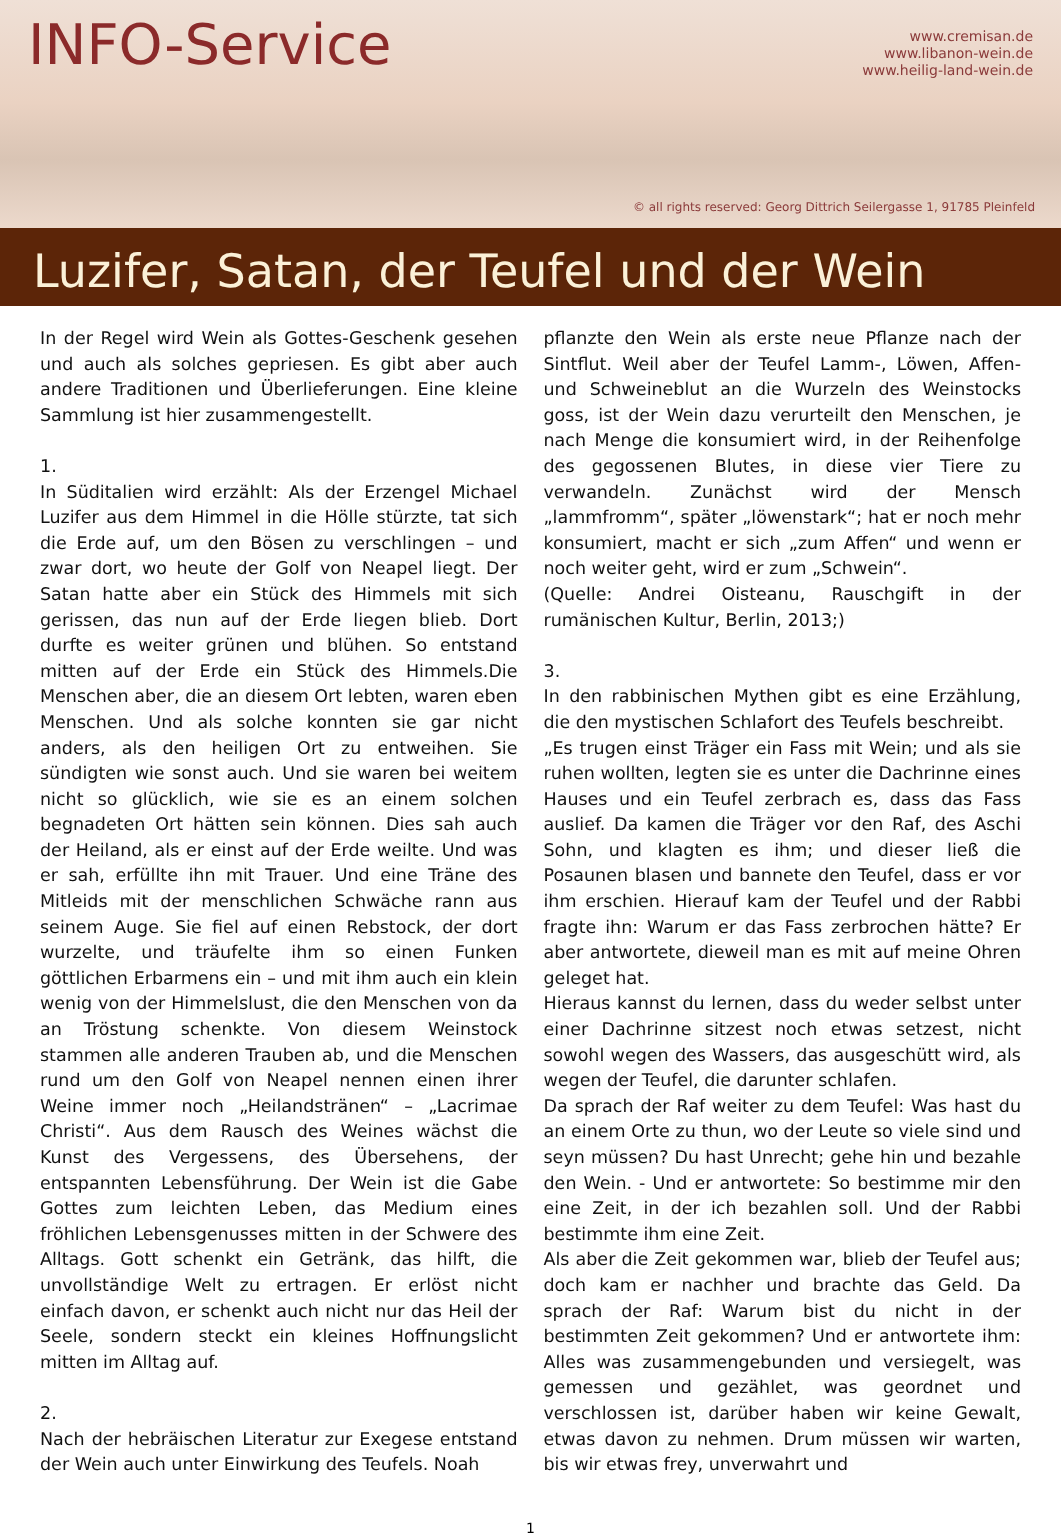INFO-Service
www.cremisan.de
www.libanon-wein.de
www.heilig-land-wein.de
© all rights reserved: Georg Dittrich Seilergasse 1, 91785 Pleinfeld
Luzifer, Satan, der Teufel und der Wein
In der Regel wird Wein als Gottes-Geschenk gesehen und auch als solches gepriesen. Es gibt aber auch andere Traditionen und Überlieferungen. Eine kleine Sammlung ist hier zusammengestellt.
1.
In Süditalien wird erzählt: Als der Erzengel Michael Luzifer aus dem Himmel in die Hölle stürzte, tat sich die Erde auf, um den Bösen zu verschlingen – und zwar dort, wo heute der Golf von Neapel liegt. Der Satan hatte aber ein Stück des Himmels mit sich gerissen, das nun auf der Erde liegen blieb. Dort durfte es weiter grünen und blühen. So entstand mitten auf der Erde ein Stück des Himmels.Die Menschen aber, die an diesem Ort lebten, waren eben Menschen. Und als solche konnten sie gar nicht anders, als den heiligen Ort zu entweihen. Sie sündigten wie sonst auch. Und sie waren bei weitem nicht so glücklich, wie sie es an einem solchen begnadeten Ort hätten sein können. Dies sah auch der Heiland, als er einst auf der Erde weilte. Und was er sah, erfüllte ihn mit Trauer. Und eine Träne des Mitleids mit der menschlichen Schwäche rann aus seinem Auge. Sie fiel auf einen Rebstock, der dort wurzelte, und träufelte ihm so einen Funken göttlichen Erbarmens ein – und mit ihm auch ein klein wenig von der Himmelslust, die den Menschen von da an Tröstung schenkte. Von diesem Weinstock stammen alle anderen Trauben ab, und die Menschen rund um den Golf von Neapel nennen einen ihrer Weine immer noch „Heilandstränen“ – „Lacrimae Christi“. Aus dem Rausch des Weines wächst die Kunst des Vergessens, des Übersehens, der entspannten Lebensführung. Der Wein ist die Gabe Gottes zum leichten Leben, das Medium eines fröhlichen Lebensgenusses mitten in der Schwere des Alltags. Gott schenkt ein Getränk, das hilft, die unvollständige Welt zu ertragen. Er erlöst nicht einfach davon, er schenkt auch nicht nur das Heil der Seele, sondern steckt ein kleines Hoffnungslicht mitten im Alltag auf.
2.
Nach der hebräischen Literatur zur Exegese entstand der Wein auch unter Einwirkung des Teufels. Noah
pflanzte den Wein als erste neue Pflanze nach der Sintflut. Weil aber der Teufel Lamm-, Löwen, Affen- und Schweineblut an die Wurzeln des Weinstocks goss, ist der Wein dazu verurteilt den Menschen, je nach Menge die konsumiert wird, in der Reihenfolge des gegossenen Blutes, in diese vier Tiere zu verwandeln. Zunächst wird der Mensch „lammfromm“, später „löwenstark“; hat er noch mehr konsumiert, macht er sich „zum Affen“ und wenn er noch weiter geht, wird er zum „Schwein“.
(Quelle: Andrei Oisteanu, Rauschgift in der rumänischen Kultur, Berlin, 2013;)
3.
In den rabbinischen Mythen gibt es eine Erzählung, die den mystischen Schlafort des Teufels beschreibt.
„Es trugen einst Träger ein Fass mit Wein; und als sie ruhen wollten, legten sie es unter die Dachrinne eines Hauses und ein Teufel zerbrach es, dass das Fass auslief. Da kamen die Träger vor den Raf, des Aschi Sohn, und klagten es ihm; und dieser ließ die Posaunen blasen und bannete den Teufel, dass er vor ihm erschien. Hierauf kam der Teufel und der Rabbi fragte ihn: Warum er das Fass zerbrochen hätte? Er aber antwortete, dieweil man es mit auf meine Ohren geleget hat.
Hieraus kannst du lernen, dass du weder selbst unter einer Dachrinne sitzest noch etwas setzest, nicht sowohl wegen des Wassers, das ausgeschütt wird, als wegen der Teufel, die darunter schlafen.
Da sprach der Raf weiter zu dem Teufel: Was hast du an einem Orte zu thun, wo der Leute so viele sind und seyn müssen? Du hast Unrecht; gehe hin und bezahle den Wein. - Und er antwortete: So bestimme mir den eine Zeit, in der ich bezahlen soll. Und der Rabbi bestimmte ihm eine Zeit.
Als aber die Zeit gekommen war, blieb der Teufel aus; doch kam er nachher und brachte das Geld. Da sprach der Raf: Warum bist du nicht in der bestimmten Zeit gekommen? Und er antwortete ihm: Alles was zusammengebunden und versiegelt, was gemessen und gezählet, was geordnet und verschlossen ist, darüber haben wir keine Gewalt, etwas davon zu nehmen. Drum müssen wir warten, bis wir etwas frey, unverwahrt und
1